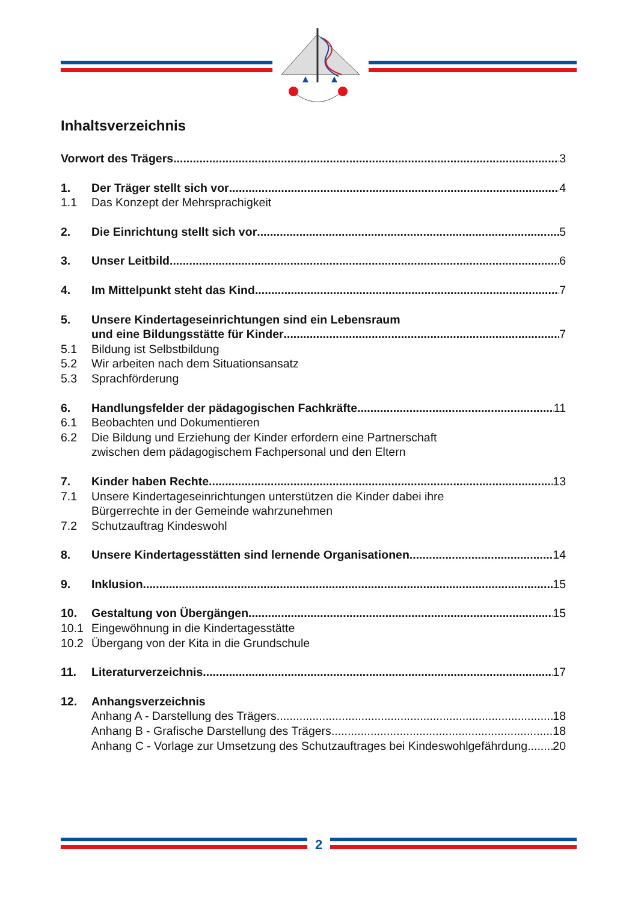Inhaltsverzeichnis
Vorwort des Trägers 3
1. Der Träger stellt sich vor 4
1.1 Das Konzept der Mehrsprachigkeit
2. Die Einrichtung stellt sich vor 5
3. Unser Leitbild 6
4. Im Mittelpunkt steht das Kind 7
5. Unsere Kindertageseinrichtungen sind ein Lebensraum
und eine Bildungsstätte für Kinder 7
5.1 Bildung ist Selbstbildung
5.2 Wir arbeiten nach dem Situationsansatz
5.3 Sprachförderung
6. Handlungsfelder der pädagogischen Fachkräfte 11
6.1 Beobachten und Dokumentieren
6.2 Die Bildung und Erziehung der Kinder erfordern eine Partnerschaft
zwischen dem pädagogischem Fachpersonal und den Eltern
7. Kinder haben Rechte 13
7.1 Unsere Kindertageseinrichtungen unterstützen die Kinder dabei ihre
Bürgerrechte in der Gemeinde wahrzunehmen
7.2 Schutzauftrag Kindeswohl
8. Unsere Kindertagesstätten sind lernende Organisationen 14
9. Inklusion 15
10. Gestaltung von Übergängen 15
10.1 Eingewöhnung in die Kindertagesstätte
10.2 Übergang von der Kita in die Grundschule
11. Literaturverzeichnis 17
12. Anhangsverzeichnis
Anhang A - Darstellung des Trägers 18
Anhang B - Grafische Darstellung des Trägers 18
Anhang C - Vorlage zur Umsetzung des Schutzauftrages bei Kindeswohlgefährdung 20
2